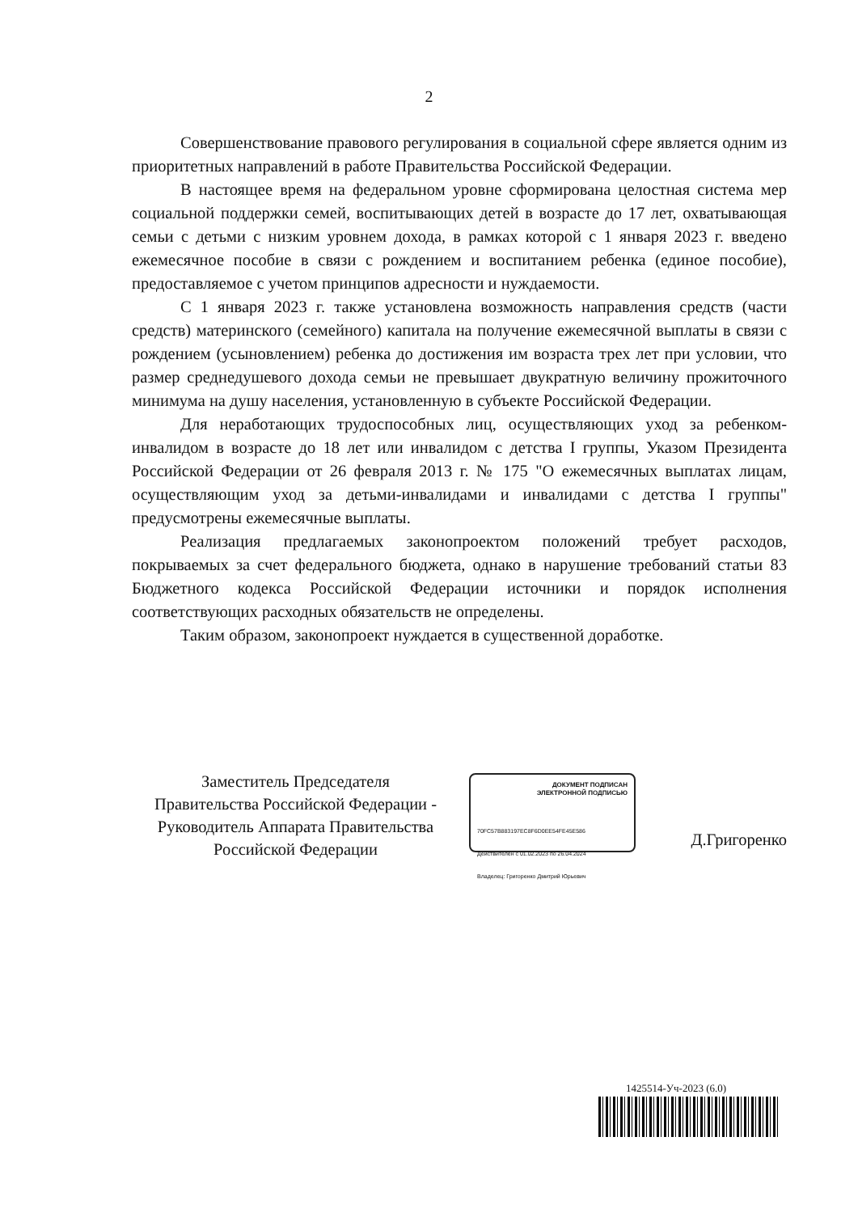2
Совершенствование правового регулирования в социальной сфере является одним из приоритетных направлений в работе Правительства Российской Федерации.
В настоящее время на федеральном уровне сформирована целостная система мер социальной поддержки семей, воспитывающих детей в возрасте до 17 лет, охватывающая семьи с детьми с низким уровнем дохода, в рамках которой с 1 января 2023 г. введено ежемесячное пособие в связи с рождением и воспитанием ребенка (единое пособие), предоставляемое с учетом принципов адресности и нуждаемости.
С 1 января 2023 г. также установлена возможность направления средств (части средств) материнского (семейного) капитала на получение ежемесячной выплаты в связи с рождением (усыновлением) ребенка до достижения им возраста трех лет при условии, что размер среднедушевого дохода семьи не превышает двукратную величину прожиточного минимума на душу населения, установленную в субъекте Российской Федерации.
Для неработающих трудоспособных лиц, осуществляющих уход за ребенком-инвалидом в возрасте до 18 лет или инвалидом с детства I группы, Указом Президента Российской Федерации от 26 февраля 2013 г. № 175 "О ежемесячных выплатах лицам, осуществляющим уход за детьми-инвалидами и инвалидами с детства I группы" предусмотрены ежемесячные выплаты.
Реализация предлагаемых законопроектом положений требует расходов, покрываемых за счет федерального бюджета, однако в нарушение требований статьи 83 Бюджетного кодекса Российской Федерации источники и порядок исполнения соответствующих расходных обязательств не определены.
Таким образом, законопроект нуждается в существенной доработке.
Заместитель Председателя
Правительства Российской Федерации -
Руководитель Аппарата Правительства
Российской Федерации
ДОКУМЕНТ ПОДПИСАН
ЭЛЕКТРОННОЙ ПОДПИСЬЮ
70FC57B883197EC8F6D0EE54FE45E586
Действителен с 01.02.2023 по 26.04.2024
Владелец: Григоренко Дмитрий Юрьевич
Д.Григоренко
1425514-Уч-2023 (6.0)